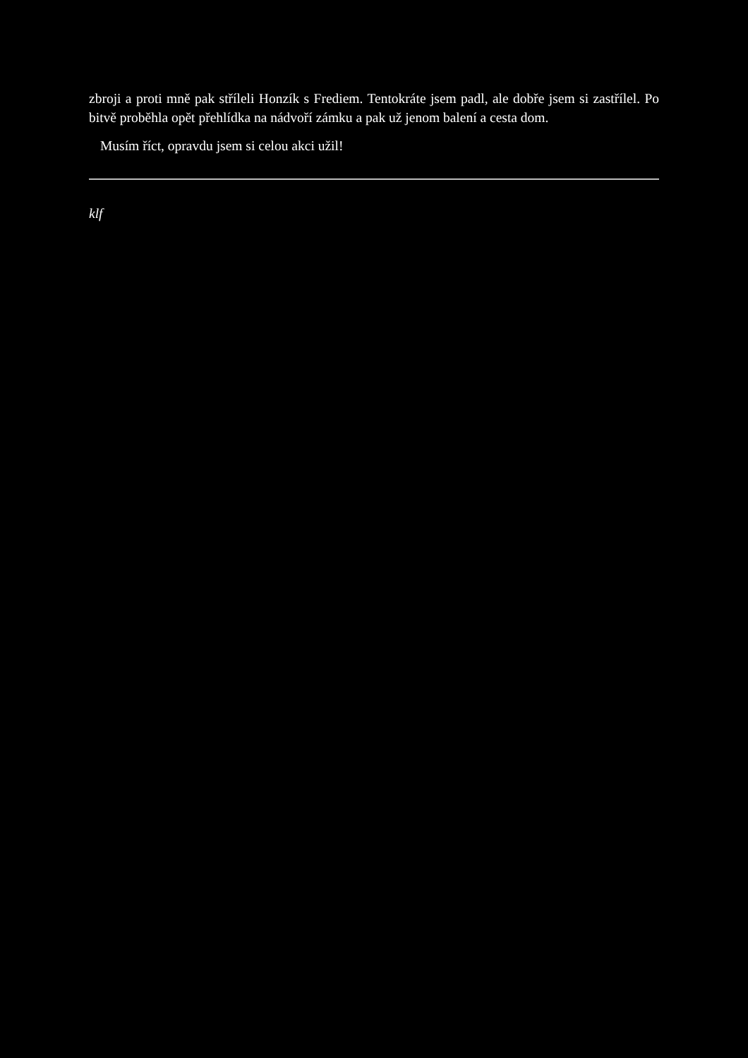zbroji a proti mně pak stříleli Honzík s Frediem. Tentokráte jsem padl, ale dobře jsem si zastřílel. Po bitvě proběhla opět přehlídka na nádvoří zámku a pak už jenom balení a cesta dom.
Musím říct, opravdu jsem si celou akci užil!
klf